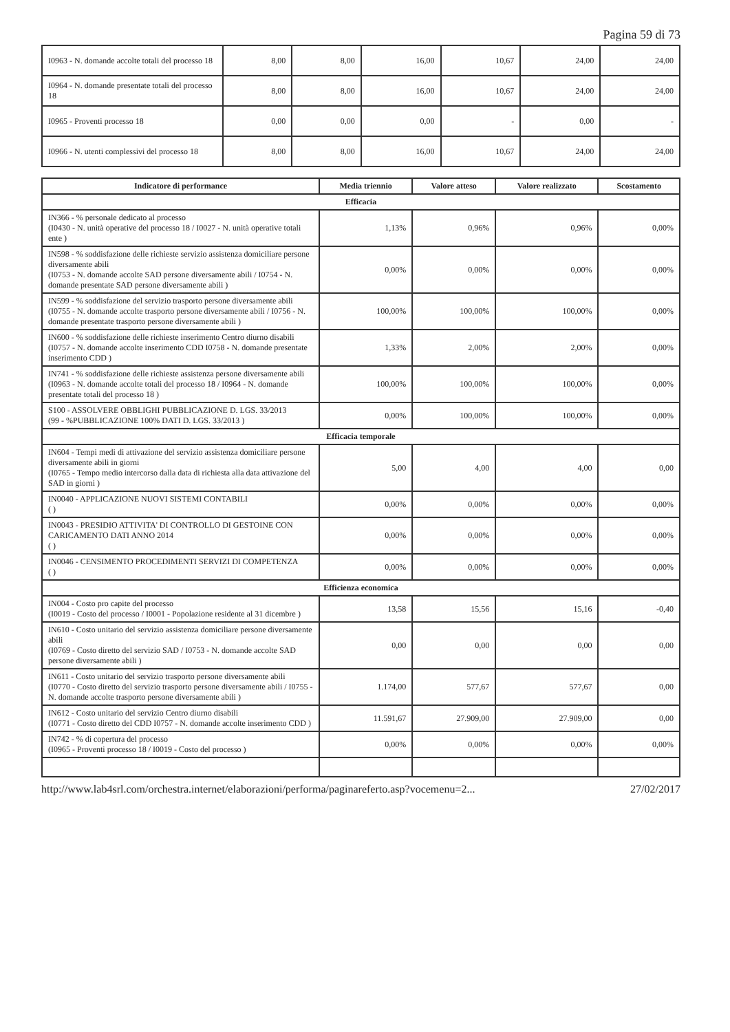Pagina 59 di 73
| I0963 - N. domande accolte totali del processo 18 | 8,00 | 8,00 | 16,00 | 10,67 | 24,00 | 24,00 |
| I0964 - N. domande presentate totali del processo 18 | 8,00 | 8,00 | 16,00 | 10,67 | 24,00 | 24,00 |
| I0965 - Proventi processo 18 | 0,00 | 0,00 | 0,00 | - | 0,00 | - |
| I0966 - N. utenti complessivi del processo 18 | 8,00 | 8,00 | 16,00 | 10,67 | 24,00 | 24,00 |
| Indicatore di performance | Media triennio | Valore atteso | Valore realizzato | Scostamento |
| --- | --- | --- | --- | --- |
| Efficacia | | | | |
| IN366 - % personale dedicato al processo (I0430 - N. unità operative del processo 18 / I0027 - N. unità operative totali ente ) | 1,13% | 0,96% | 0,96% | 0,00% |
| IN598 - % soddisfazione delle richieste servizio assistenza domiciliare persone diversamente abili (I0753 - N. domande accolte SAD persone diversamente abili / I0754 - N. domande presentate SAD persone diversamente abili ) | 0,00% | 0,00% | 0,00% | 0,00% |
| IN599 - % soddisfazione del servizio trasporto persone diversamente abili (I0755 - N. domande accolte trasporto persone diversamente abili / I0756 - N. domande presentate trasporto persone diversamente abili ) | 100,00% | 100,00% | 100,00% | 0,00% |
| IN600 - % soddisfazione delle richieste inserimento Centro diurno disabili (I0757 - N. domande accolte inserimento CDD I0758 - N. domande presentate inserimento CDD ) | 1,33% | 2,00% | 2,00% | 0,00% |
| IN741 - % soddisfazione delle richieste assistenza persone diversamente abili (I0963 - N. domande accolte totali del processo 18 / I0964 - N. domande presentate totali del processo 18 ) | 100,00% | 100,00% | 100,00% | 0,00% |
| S100 - ASSOLVERE OBBLIGHI PUBBLICAZIONE D. LGS. 33/2013 (99 - %PUBBLICAZIONE 100% DATI D. LGS. 33/2013 ) | 0,00% | 100,00% | 100,00% | 0,00% |
| Efficacia temporale | | | | |
| IN604 - Tempi medi di attivazione del servizio assistenza domiciliare persone diversamente abili in giorni (I0765 - Tempo medio intercorso dalla data di richiesta alla data attivazione del SAD in giorni ) | 5,00 | 4,00 | 4,00 | 0,00 |
| IN0040 - APPLICAZIONE NUOVI SISTEMI CONTABILI ( ) | 0,00% | 0,00% | 0,00% | 0,00% |
| IN0043 - PRESIDIO ATTIVITA' DI CONTROLLO DI GESTOINE CON CARICAMENTO DATI ANNO 2014 ( ) | 0,00% | 0,00% | 0,00% | 0,00% |
| IN0046 - CENSIMENTO PROCEDIMENTI SERVIZI DI COMPETENZA ( ) | 0,00% | 0,00% | 0,00% | 0,00% |
| Efficienza economica | | | | |
| IN004 - Costo pro capite del processo (I0019 - Costo del processo / I0001 - Popolazione residente al 31 dicembre ) | 13,58 | 15,56 | 15,16 | -0,40 |
| IN610 - Costo unitario del servizio assistenza domiciliare persone diversamente abili (I0769 - Costo diretto del servizio SAD / I0753 - N. domande accolte SAD persone diversamente abili ) | 0,00 | 0,00 | 0,00 | 0,00 |
| IN611 - Costo unitario del servizio trasporto persone diversamente abili (I0770 - Costo diretto del servizio trasporto persone diversamente abili / I0755 - N. domande accolte trasporto persone diversamente abili ) | 1.174,00 | 577,67 | 577,67 | 0,00 |
| IN612 - Costo unitario del servizio Centro diurno disabili (I0771 - Costo diretto del CDD I0757 - N. domande accolte inserimento CDD ) | 11.591,67 | 27.909,00 | 27.909,00 | 0,00 |
| IN742 - % di copertura del processo (I0965 - Proventi processo 18 / I0019 - Costo del processo ) | 0,00% | 0,00% | 0,00% | 0,00% |
http://www.lab4srl.com/orchestra.internet/elaborazioni/performa/paginareferto.asp?vocemenu=2... 27/02/2017